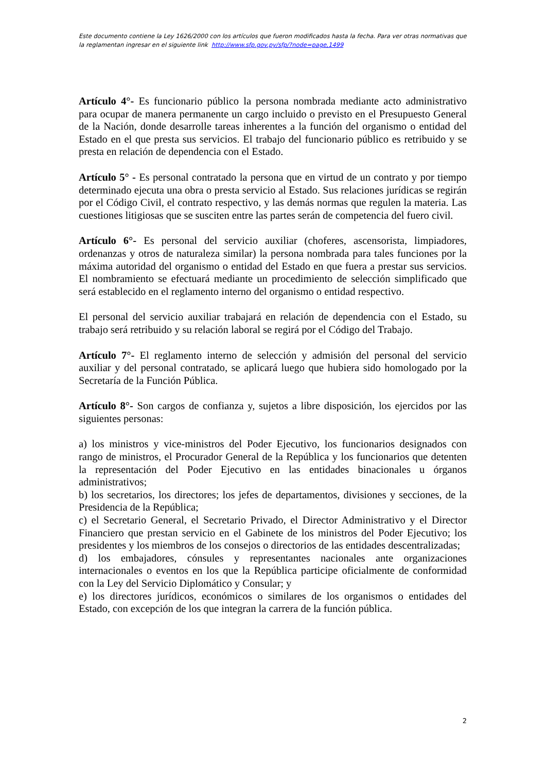Este documento contiene la Ley 1626/2000 con los artículos que fueron modificados hasta la fecha. Para ver otras normativas que la reglamentan ingresar en el siguiente link http://www.sfp.gov.py/sfp/?node=page,1499
Artículo 4°- Es funcionario público la persona nombrada mediante acto administrativo para ocupar de manera permanente un cargo incluido o previsto en el Presupuesto General de la Nación, donde desarrolle tareas inherentes a la función del organismo o entidad del Estado en el que presta sus servicios. El trabajo del funcionario público es retribuido y se presta en relación de dependencia con el Estado.
Artículo 5° - Es personal contratado la persona que en virtud de un contrato y por tiempo determinado ejecuta una obra o presta servicio al Estado. Sus relaciones jurídicas se regirán por el Código Civil, el contrato respectivo, y las demás normas que regulen la materia. Las cuestiones litigiosas que se susciten entre las partes serán de competencia del fuero civil.
Artículo 6°- Es personal del servicio auxiliar (choferes, ascensorista, limpiadores, ordenanzas y otros de naturaleza similar) la persona nombrada para tales funciones por la máxima autoridad del organismo o entidad del Estado en que fuera a prestar sus servicios. El nombramiento se efectuará mediante un procedimiento de selección simplificado que será establecido en el reglamento interno del organismo o entidad respectivo.
El personal del servicio auxiliar trabajará en relación de dependencia con el Estado, su trabajo será retribuido y su relación laboral se regirá por el Código del Trabajo.
Artículo 7°- El reglamento interno de selección y admisión del personal del servicio auxiliar y del personal contratado, se aplicará luego que hubiera sido homologado por la Secretaría de la Función Pública.
Artículo 8°- Son cargos de confianza y, sujetos a libre disposición, los ejercidos por las siguientes personas:
a) los ministros y vice-ministros del Poder Ejecutivo, los funcionarios designados con rango de ministros, el Procurador General de la República y los funcionarios que detenten la representación del Poder Ejecutivo en las entidades binacionales u órganos administrativos;
b) los secretarios, los directores; los jefes de departamentos, divisiones y secciones, de la Presidencia de la República;
c) el Secretario General, el Secretario Privado, el Director Administrativo y el Director Financiero que prestan servicio en el Gabinete de los ministros del Poder Ejecutivo; los presidentes y los miembros de los consejos o directorios de las entidades descentralizadas;
d) los embajadores, cónsules y representantes nacionales ante organizaciones internacionales o eventos en los que la República participe oficialmente de conformidad con la Ley del Servicio Diplomático y Consular; y
e) los directores jurídicos, económicos o similares de los organismos o entidades del Estado, con excepción de los que integran la carrera de la función pública.
2